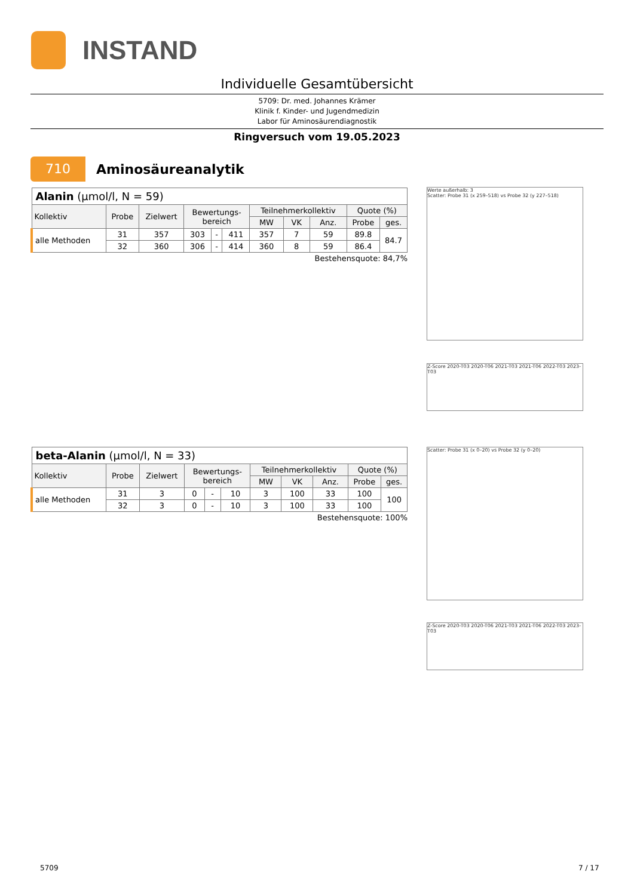INSTAND
Individuelle Gesamtübersicht
5709: Dr. med. Johannes Krämer
Klinik f. Kinder- und Jugendmedizin
Labor für Aminosäurendiagnostik
Ringversuch vom 19.05.2023
710
Aminosäureanalytik
| Alanin (µmol/l, N = 59) | | | | | | | | | | |
| Kollektiv | Probe | Zielwert | Bewertungs- bereich | | | Teilnehmerkollektiv | | | Quote (%) | |
| | | | | | | MW | VK | Anz. | Probe | ges. |
| alle Methoden | 31 | 357 | 303 | - | 411 | 357 | 7 | 59 | 89.8 | 84.7 |
| | 32 | 360 | 306 | - | 414 | 360 | 8 | 59 | 86.4 | |
Bestehensquote: 84,7%
Werte außerhalb: 3
Scatter: Probe 31 (x 259–518) vs Probe 32 (y 227–518)
Z-Score 2020-T03 2020-T06 2021-T03 2021-T06 2022-T03 2023-T03
| beta-Alanin (µmol/l, N = 33) | | | | | | | | | | |
| Kollektiv | Probe | Zielwert | Bewertungs- bereich | | | Teilnehmerkollektiv | | | Quote (%) | |
| | | | | | | MW | VK | Anz. | Probe | ges. |
| alle Methoden | 31 | 3 | 0 | - | 10 | 3 | 100 | 33 | 100 | 100 |
| | 32 | 3 | 0 | - | 10 | 3 | 100 | 33 | 100 | |
Bestehensquote: 100%
Scatter: Probe 31 (x 0–20) vs Probe 32 (y 0–20)
Z-Score 2020-T03 2020-T06 2021-T03 2021-T06 2022-T03 2023-T03
5709 7 / 17